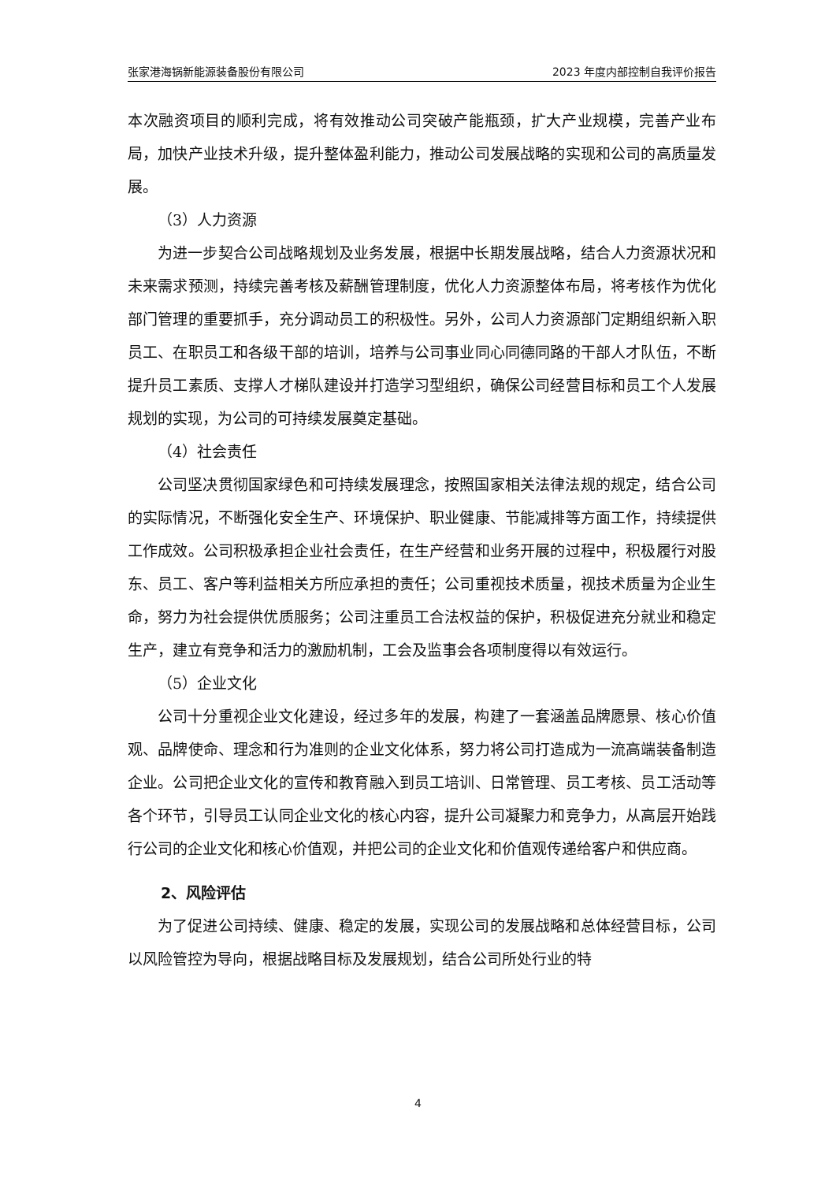张家港海锅新能源装备股份有限公司 2023 年度内部控制自我评价报告
本次融资项目的顺利完成，将有效推动公司突破产能瓶颈，扩大产业规模，完善产业布局，加快产业技术升级，提升整体盈利能力，推动公司发展战略的实现和公司的高质量发展。
（3）人力资源
为进一步契合公司战略规划及业务发展，根据中长期发展战略，结合人力资源状况和未来需求预测，持续完善考核及薪酬管理制度，优化人力资源整体布局，将考核作为优化部门管理的重要抓手，充分调动员工的积极性。另外，公司人力资源部门定期组织新入职员工、在职员工和各级干部的培训，培养与公司事业同心同德同路的干部人才队伍，不断提升员工素质、支撑人才梯队建设并打造学习型组织，确保公司经营目标和员工个人发展规划的实现，为公司的可持续发展奠定基础。
（4）社会责任
公司坚决贯彻国家绿色和可持续发展理念，按照国家相关法律法规的规定，结合公司的实际情况，不断强化安全生产、环境保护、职业健康、节能减排等方面工作，持续提供工作成效。公司积极承担企业社会责任，在生产经营和业务开展的过程中，积极履行对股东、员工、客户等利益相关方所应承担的责任；公司重视技术质量，视技术质量为企业生命，努力为社会提供优质服务；公司注重员工合法权益的保护，积极促进充分就业和稳定生产，建立有竞争和活力的激励机制，工会及监事会各项制度得以有效运行。
（5）企业文化
公司十分重视企业文化建设，经过多年的发展，构建了一套涵盖品牌愿景、核心价值观、品牌使命、理念和行为准则的企业文化体系，努力将公司打造成为一流高端装备制造企业。公司把企业文化的宣传和教育融入到员工培训、日常管理、员工考核、员工活动等各个环节，引导员工认同企业文化的核心内容，提升公司凝聚力和竞争力，从高层开始践行公司的企业文化和核心价值观，并把公司的企业文化和价值观传递给客户和供应商。
2、风险评估
为了促进公司持续、健康、稳定的发展，实现公司的发展战略和总体经营目标，公司以风险管控为导向，根据战略目标及发展规划，结合公司所处行业的特
4